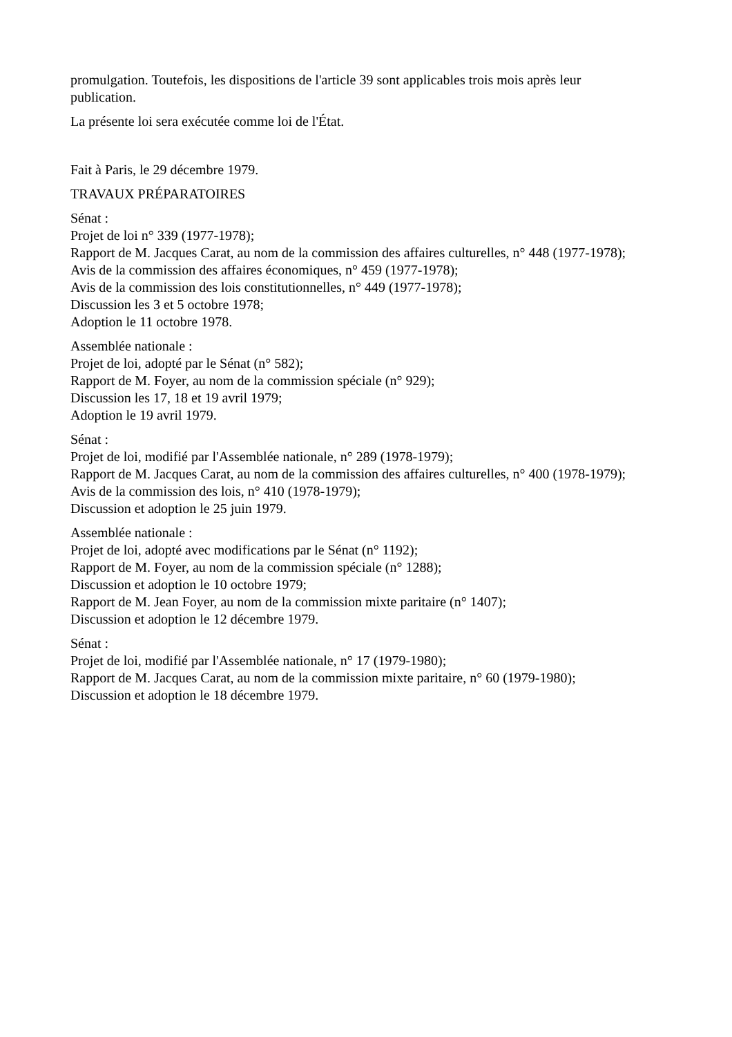promulgation. Toutefois, les dispositions de l'article 39 sont applicables trois mois après leur publication.
La présente loi sera exécutée comme loi de l'État.
Fait à Paris, le 29 décembre 1979.
TRAVAUX PRÉPARATOIRES
Sénat :
Projet de loi n° 339 (1977-1978);
Rapport de M. Jacques Carat, au nom de la commission des affaires culturelles, n° 448 (1977-1978);
Avis de la commission des affaires économiques, n° 459 (1977-1978);
Avis de la commission des lois constitutionnelles, n° 449 (1977-1978);
Discussion les 3 et 5 octobre 1978;
Adoption le 11 octobre 1978.
Assemblée nationale :
Projet de loi, adopté par le Sénat (n° 582);
Rapport de M. Foyer, au nom de la commission spéciale (n° 929);
Discussion les 17, 18 et 19 avril 1979;
Adoption le 19 avril 1979.
Sénat :
Projet de loi, modifié par l'Assemblée nationale, n° 289 (1978-1979);
Rapport de M. Jacques Carat, au nom de la commission des affaires culturelles, n° 400 (1978-1979);
Avis de la commission des lois, n° 410 (1978-1979);
Discussion et adoption le 25 juin 1979.
Assemblée nationale :
Projet de loi, adopté avec modifications par le Sénat (n° 1192);
Rapport de M. Foyer, au nom de la commission spéciale (n° 1288);
Discussion et adoption le 10 octobre 1979;
Rapport de M. Jean Foyer, au nom de la commission mixte paritaire (n° 1407);
Discussion et adoption le 12 décembre 1979.
Sénat :
Projet de loi, modifié par l'Assemblée nationale, n° 17 (1979-1980);
Rapport de M. Jacques Carat, au nom de la commission mixte paritaire, n° 60 (1979-1980);
Discussion et adoption le 18 décembre 1979.